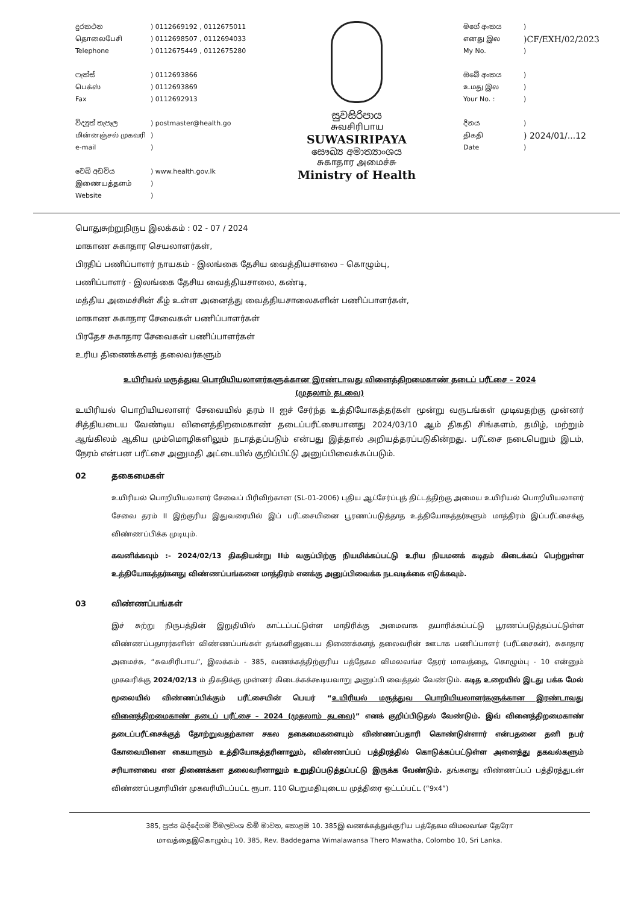දුරකථන) 0112669192 , 0112675011
தொலைபேசி) 0112698507 , 0112694033
Telephone) 0112675449 , 0112675280
ෆැක්ස්) 0112693866
பெக்ஸ்) 0112693869
Fax) 0112692913
විද්‍යුත් තැපෑල) postmaster@health.go
மின்னஞ்சல் முகவரி)
e-mail)
වෙබ් අඩවිය) www.health.gov.lk
இணையத்தளம்)
Website)
සුවසිරිපාය
சுவசிரிபாய
SUWASIRIPAYA
සෞඛ්‍ය අමාත්‍යාංශය
சுகாதார அமைச்சு
Ministry of Health
මගේ අංකය)
எனது இல)CF/EXH/02/2023
My No.)
ඔබේ අංකය)
உமது இல)
Your No. :)
දිනය)
திகதி) 2024/01/...12
Date)
பொதுசுற்றுநிருப இலக்கம் : 02 - 07 / 2024
மாகாண சுகாதார செயலாளர்கள்,
பிரதிப் பணிப்பாளர் நாயகம் - இலங்கை தேசிய வைத்தியசாலை – கொழும்பு,
பணிப்பாளர் - இலங்கை தேசிய வைத்தியசாலை, கண்டி,
மத்திய அமைச்சின் கீழ் உள்ள அனைத்து வைத்தியசாலைகளின் பணிப்பாளர்கள்,
மாகாண சுகாதார சேவைகள் பணிப்பாளர்கள்
பிரதேச சுகாதார சேவைகள் பணிப்பாளர்கள்
உரிய திணைக்களத் தலைவர்களும்
உயிரியல் மருத்துவ பொறியியலாளர்களுக்கான இரண்டாவது வினைத்திறமைகாண் தடைப் பரீட்சை – 2024
(முதலாம் தடவை)
உயிரியல் பொறியியலாளர் சேவையில் தரம் II ஐச் சேர்ந்த உத்தியோகத்தர்கள் மூன்று வருடங்கள் முடிவதற்கு முன்னர் சித்தியடைய வேண்டிய வினைத்திறமைகாண் தடைப்பரீட்சையானது 2024/03/10 ஆம் திகதி சிங்களம், தமிழ், மற்றும் ஆங்கிலம் ஆகிய மும்மொழிகளிலும் நடாத்தப்படும் என்பது இத்தால் அறியத்தரப்படுகின்றது. பரீட்சை நடைபெறும் இடம், நேரம் என்பன பரீட்சை அனுமதி அட்டையில் குறிப்பிட்டு அனுப்பிவைக்கப்படும்.
02 தகைமைகள்
உயிரியல் பொறியியலாளர் சேவைப் பிரிவிற்கான (SL-01-2006) புதிய ஆட்சேர்ப்புத் திட்டத்திற்கு அமைய உயிரியல் பொறியியலாளர் சேவை தரம் II இற்குரிய இதுவரையில் இப் பரீட்சையினை பூரணப்படுத்தாத உத்தியோகத்தர்களும் மாத்திரம் இப்பரீட்சைக்கு விண்ணப்பிக்க முடியும்.
கவனிக்கவும் :- 2024/02/13 திகதியன்று IIம் வகுப்பிற்கு நியமிக்கப்பட்டு உரிய நியமனக் கடிதம் கிடைக்கப் பெற்றுள்ள உத்தியோகத்தர்களது விண்ணப்பங்களை மாத்திரம் எனக்கு அனுப்பிவைக்க நடவடிக்கை எடுக்கவும்.
03 விண்ணப்பங்கள்
இச் சுற்று நிருபத்தின் இறுதியில் காட்டப்பட்டுள்ள மாதிரிக்கு அமைவாக தயாரிக்கப்பட்டு பூரணப்படுத்தப்பட்டுள்ள விண்ணப்பதாரர்களின் விண்ணப்பங்கள் தங்களினுடைய திணைக்களத் தலைவரின் ஊடாக பணிப்பாளர் (பரீட்சைகள்), சுகாதார அமைச்சு, “சுவசிரிபாய”, இலக்கம் - 385, வணக்கத்திற்குரிய பத்தேகம விமலவங்ச தேரர் மாவத்தை, கொழும்பு - 10 என்னும் முகவரிக்கு 2024/02/13 ம் திகதிக்கு முன்னர் கிடைக்கக்கூடியவாறு அனுப்பி வைத்தல் வேண்டும். கடித உறையில் இடது பக்க மேல் மூலையில் விண்ணப்பிக்கும் பரீட்சையின் பெயர் “உயிரியல் மருத்துவ பொறியியலாளர்களுக்கான இரண்டாவது வினைத்திறமைகாண் தடைப் பரீட்சை – 2024 (முதலாம் தடவை)” எனக் குறிப்பிடுதல் வேண்டும். இவ் வினைத்திறமைகாண் தடைப்பரீட்சைக்குத் தோற்றுவதற்கான சகல தகைமைகளையும் விண்ணப்பதாரி கொண்டுள்ளார் என்பதனை தனி நபர் கோவையினை கையாளும் உத்தியோகத்தரினாலும், விண்ணப்பப் பத்திரத்தில் கொடுக்கப்பட்டுள்ள அனைத்து தகவல்களும் சரியானவை என திணைக்கள தலைவரினாலும் உறுதிப்படுத்தப்பட்டு இருக்க வேண்டும். தங்களது விண்ணப்பப் பத்திரத்துடன் விண்ணப்பதாரியின் முகவரியிடப்பட்ட ரூபா. 110 பெறுமதியுடைய முத்திரை ஒட்டப்பட்ட (“9x4”)
385, පූජ්‍ය බද්දේගම විමලවංශ හිමි මාවත, කොළඹ 10. 385இ வணக்கத்துக்குரிய பத்தேகம விமலவங்ச தேரோ
மாவத்தைஇகொழும்பு 10. 385, Rev. Baddegama Wimalawansa Thero Mawatha, Colombo 10, Sri Lanka.